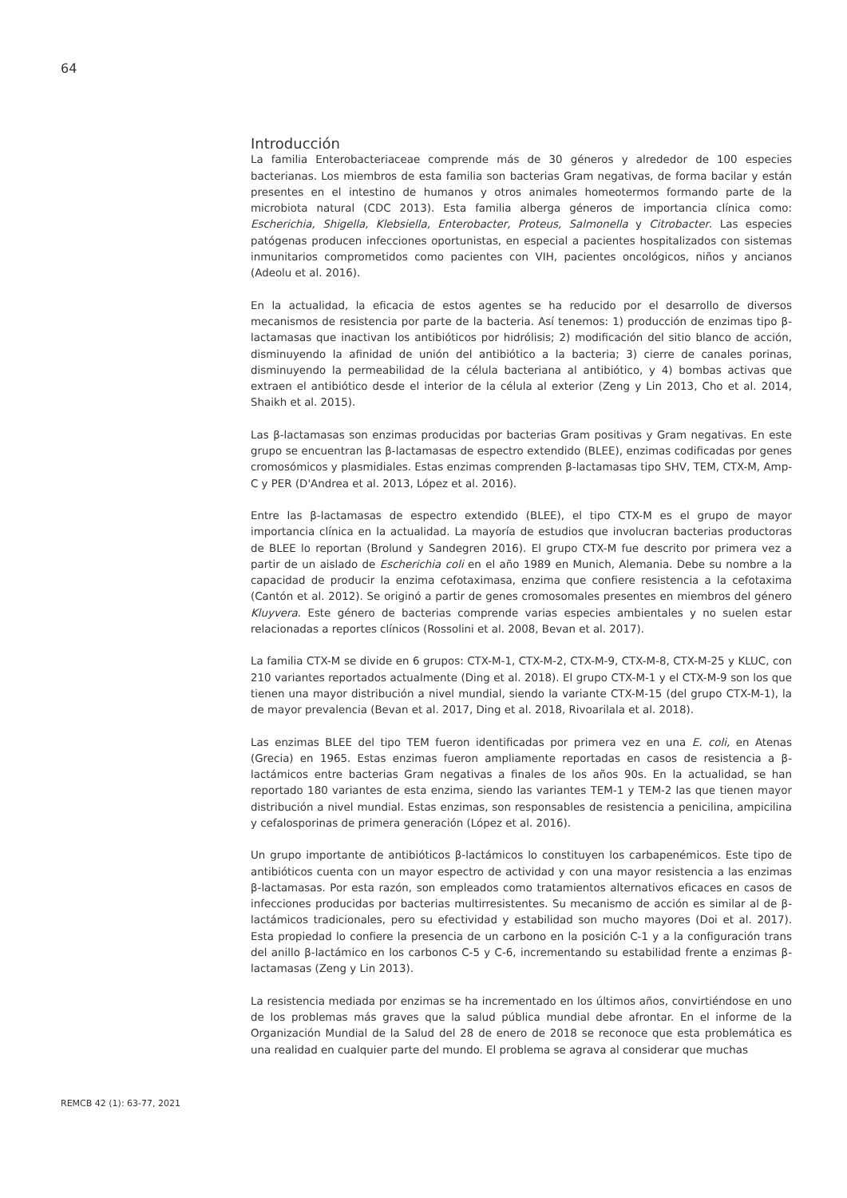64
Introducción
La familia Enterobacteriaceae comprende más de 30 géneros y alrededor de 100 especies bacterianas. Los miembros de esta familia son bacterias Gram negativas, de forma bacilar y están presentes en el intestino de humanos y otros animales homeotermos formando parte de la microbiota natural (CDC 2013). Esta familia alberga géneros de importancia clínica como: Escherichia, Shigella, Klebsiella, Enterobacter, Proteus, Salmonella y Citrobacter. Las especies patógenas producen infecciones oportunistas, en especial a pacientes hospitalizados con sistemas inmunitarios comprometidos como pacientes con VIH, pacientes oncológicos, niños y ancianos (Adeolu et al. 2016).
En la actualidad, la eficacia de estos agentes se ha reducido por el desarrollo de diversos mecanismos de resistencia por parte de la bacteria. Así tenemos: 1) producción de enzimas tipo β-lactamasas que inactivan los antibióticos por hidrólisis; 2) modificación del sitio blanco de acción, disminuyendo la afinidad de unión del antibiótico a la bacteria; 3) cierre de canales porinas, disminuyendo la permeabilidad de la célula bacteriana al antibiótico, y 4) bombas activas que extraen el antibiótico desde el interior de la célula al exterior (Zeng y Lin 2013, Cho et al. 2014, Shaikh et al. 2015).
Las β-lactamasas son enzimas producidas por bacterias Gram positivas y Gram negativas. En este grupo se encuentran las β-lactamasas de espectro extendido (BLEE), enzimas codificadas por genes cromosómicos y plasmidiales. Estas enzimas comprenden β-lactamasas tipo SHV, TEM, CTX-M, Amp-C y PER (D'Andrea et al. 2013, López et al. 2016).
Entre las β-lactamasas de espectro extendido (BLEE), el tipo CTX-M es el grupo de mayor importancia clínica en la actualidad. La mayoría de estudios que involucran bacterias productoras de BLEE lo reportan (Brolund y Sandegren 2016). El grupo CTX-M fue descrito por primera vez a partir de un aislado de Escherichia coli en el año 1989 en Munich, Alemania. Debe su nombre a la capacidad de producir la enzima cefotaximasa, enzima que confiere resistencia a la cefotaxima (Cantón et al. 2012). Se originó a partir de genes cromosomales presentes en miembros del género Kluyvera. Este género de bacterias comprende varias especies ambientales y no suelen estar relacionadas a reportes clínicos (Rossolini et al. 2008, Bevan et al. 2017).
La familia CTX-M se divide en 6 grupos: CTX-M-1, CTX-M-2, CTX-M-9, CTX-M-8, CTX-M-25 y KLUC, con 210 variantes reportados actualmente (Ding et al. 2018). El grupo CTX-M-1 y el CTX-M-9 son los que tienen una mayor distribución a nivel mundial, siendo la variante CTX-M-15 (del grupo CTX-M-1), la de mayor prevalencia (Bevan et al. 2017, Ding et al. 2018, Rivoarilala et al. 2018).
Las enzimas BLEE del tipo TEM fueron identificadas por primera vez en una E. coli, en Atenas (Grecia) en 1965. Estas enzimas fueron ampliamente reportadas en casos de resistencia a β-lactámicos entre bacterias Gram negativas a finales de los años 90s. En la actualidad, se han reportado 180 variantes de esta enzima, siendo las variantes TEM-1 y TEM-2 las que tienen mayor distribución a nivel mundial. Estas enzimas, son responsables de resistencia a penicilina, ampicilina y cefalosporinas de primera generación (López et al. 2016).
Un grupo importante de antibióticos β-lactámicos lo constituyen los carbapenémicos. Este tipo de antibióticos cuenta con un mayor espectro de actividad y con una mayor resistencia a las enzimas β-lactamasas. Por esta razón, son empleados como tratamientos alternativos eficaces en casos de infecciones producidas por bacterias multirresistentes. Su mecanismo de acción es similar al de β-lactámicos tradicionales, pero su efectividad y estabilidad son mucho mayores (Doi et al. 2017). Esta propiedad lo confiere la presencia de un carbono en la posición C-1 y a la configuración trans del anillo β-lactámico en los carbonos C-5 y C-6, incrementando su estabilidad frente a enzimas β-lactamasas (Zeng y Lin 2013).
La resistencia mediada por enzimas se ha incrementado en los últimos años, convirtiéndose en uno de los problemas más graves que la salud pública mundial debe afrontar. En el informe de la Organización Mundial de la Salud del 28 de enero de 2018 se reconoce que esta problemática es una realidad en cualquier parte del mundo. El problema se agrava al considerar que muchas
REMCB 42 (1): 63-77, 2021